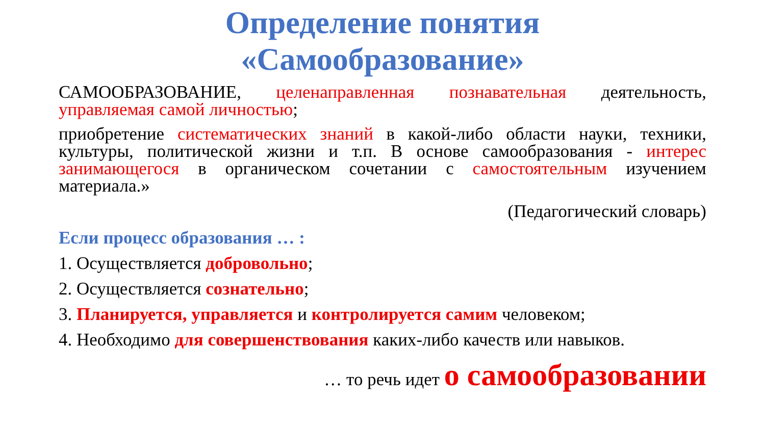Определение понятия
«Самообразование»
САМООБРАЗОВАНИЕ, целенаправленная познавательная деятельность, управляемая самой личностью;
приобретение систематических знаний в какой-либо области науки, техники, культуры, политической жизни и т.п. В основе самообразования - интерес занимающегося в органическом сочетании с самостоятельным изучением материала.»
(Педагогический словарь)
Если процесс образования … :
1. Осуществляется добровольно;
2. Осуществляется сознательно;
3. Планируется, управляется и контролируется самим человеком;
4. Необходимо для совершенствования каких-либо качеств или навыков.
… то речь идет о самообразовании